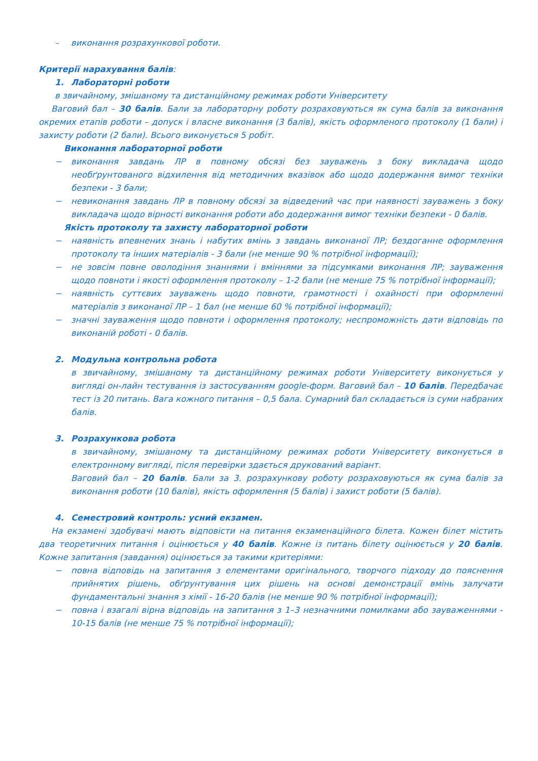– виконання розрахункової роботи.
Критерії нарахування балів:
1. Лабораторні роботи
в звичайному, змішаному та дистанційному режимах роботи Університету
Ваговий бал – 30 балів. Бали за лабораторну роботу розраховуються як сума балів за виконання окремих етапів роботи – допуск і власне виконання (3 балів), якість оформленого протоколу (1 бали) і захисту роботи (2 бали). Всього виконується 5 робіт.
Виконання лабораторної роботи
− виконання завдань ЛР в повному обсязі без зауважень з боку викладача щодо необґрунтованого відхилення від методичних вказівок або щодо додержання вимог техніки безпеки - 3 бали;
− невиконання завдань ЛР в повному обсязі за відведений час при наявності зауважень з боку викладача щодо вірності виконання роботи або додержання вимог техніки безпеки - 0 балів.
Якість протоколу та захисту лабораторної роботи
− наявність впевнених знань і набутих вмінь з завдань виконаної ЛР; бездоганне оформлення протоколу та інших матеріалів - 3 бали (не менше 90 % потрібної інформації);
− не зовсім повне оволодіння знаннями і вміннями за підсумками виконання ЛР; зауваження щодо повноти і якості оформлення протоколу – 1-2 бали (не менше 75 % потрібної інформації);
− наявність суттєвих зауважень щодо повноти, грамотності і охайності при оформленні матеріалів з виконаної ЛР – 1 бал (не менше 60 % потрібної інформації);
− значні зауваження щодо повноти і оформлення протоколу; неспроможність дати відповідь по виконаній роботі - 0 балів.
2. Модульна контрольна робота
в звичайному, змішаному та дистанційному режимах роботи Університету виконується у вигляді он-лайн тестування із застосуванням google-форм. Ваговий бал – 10 балів. Передбачає тест із 20 питань. Вага кожного питання – 0,5 бала. Сумарний бал складається із суми набраних балів.
3. Розрахункова робота
в звичайному, змішаному та дистанційному режимах роботи Університету виконується в електронному вигляді, після перевірки здається друкований варіант.
Ваговий бал – 20 балів. Бали за 3. розрахункову роботу розраховуються як сума балів за виконання роботи (10 балів), якість оформлення (5 балів) і захист роботи (5 балів).
4. Семестровий контроль: усний екзамен.
На екзамені здобувачі мають відповісти на питання екзаменаційного білета. Кожен білет містить два теоретичних питання і оцінюється у 40 балів. Кожне із питань білету оцінюється у 20 балів. Кожне запитання (завдання) оцінюється за такими критеріями:
− повна відповідь на запитання з елементами оригінального, творчого підходу до пояснення прийнятих рішень, обґрунтування цих рішень на основі демонстрації вмінь залучати фундаментальні знання з хімії - 16-20 балів (не менше 90 % потрібної інформації);
− повна і взагалі вірна відповідь на запитання з 1–3 незначними помилками або зауваженнями - 10-15 балів (не менше 75 % потрібної інформації);